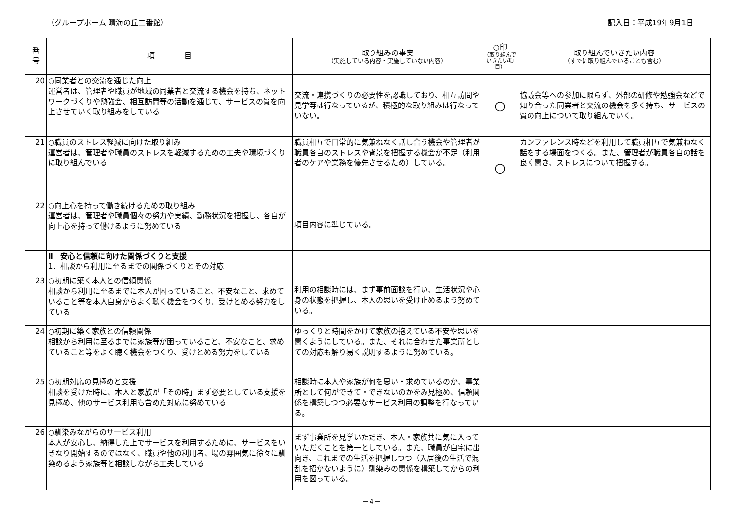（グループホーム 晴海の丘二番館） 記入日：平成19年9月1日
| 番 号 | 項 目 | 取り組みの事実 （実施している内容・実施していない内容） | ○印 （取り組んでいきたい項目） | 取り組んでいきたい内容 （すでに取り組んでいることも含む） |
| --- | --- | --- | --- | --- |
| 20 | ○同業者との交流を通じた向上 運営者は、管理者や職員が地域の同業者と交流する機会を持ち、ネットワークづくりや勉強会、相互訪問等の活動を通じて、サービスの質を向上させていく取り組みをしている | 交流・連携づくりの必要性を認識しており、相互訪問や見学等は行なっているが、積極的な取り組みは行なっていない。 | ○ | 協議会等への参加に限らず、外部の研修や勉強会などで知り合った同業者と交流の機会を多く持ち、サービスの質の向上について取り組んでいく。 |
| 21 | ○職員のストレス軽減に向けた取り組み 運営者は、管理者や職員のストレスを軽減するための工夫や環境づくりに取り組んでいる | 職員相互で日常的に気兼ねなく話し合う機会や管理者が職員各自のストレスや背景を把握する機会が不足（利用者のケアや業務を優先させるため）している。 | ○ | カンファレンス時などを利用して職員相互で気兼ねなく話をする場面をつくる。また、管理者が職員各自の話を良く聞き、ストレスについて把握する。 |
| 22 | ○向上心を持って働き続けるための取り組み 運営者は、管理者や職員個々の努力や実績、勤務状況を把握し、各自が向上心を持って働けるように努めている | 項目内容に準じている。 | | |
| | Ⅱ 安心と信頼に向けた関係づくりと支援 1．相談から利用に至るまでの関係づくりとその対応 | | | |
| 23 | ○初期に築く本人との信頼関係 相談から利用に至るまでに本人が困っていること、不安なこと、求めていること等を本人自身からよく聴く機会をつくり、受けとめる努力をしている | 利用の相談時には、まず事前面談を行い、生活状況や心身の状態を把握し、本人の思いを受け止めるよう努めている。 | | |
| 24 | ○初期に築く家族との信頼関係 相談から利用に至るまでに家族等が困っていること、不安なこと、求めていること等をよく聴く機会をつくり、受けとめる努力をしている | ゆっくりと時間をかけて家族の抱えている不安や思いを聞くようにしている。また、それに合わせた事業所としての対応も解り易く説明するように努めている。 | | |
| 25 | ○初期対応の見極めと支援 相談を受けた時に、本人と家族が「その時」まず必要としている支援を見極め、他のサービス利用も含めた対応に努めている | 相談時に本人や家族が何を思い・求めているのか、事業所として何ができて・できないのかをみ見極め、信頼関係を構築しつつ必要なサービス利用の調整を行なっている。 | | |
| 26 | ○馴染みながらのサービス利用 本人が安心し、納得した上でサービスを利用するために、サービスをいきなり開始するのではなく、職員や他の利用者、場の雰囲気に徐々に馴染めるよう家族等と相談しながら工夫している | まず事業所を見学いただき、本人・家族共に気に入っていただくことを第一としている。また、職員が自宅に出向き、これまでの生活を把握しつつ（入居後の生活で混乱を招かないように）馴染みの関係を構築してからの利用を図っている。 | | |
－4－